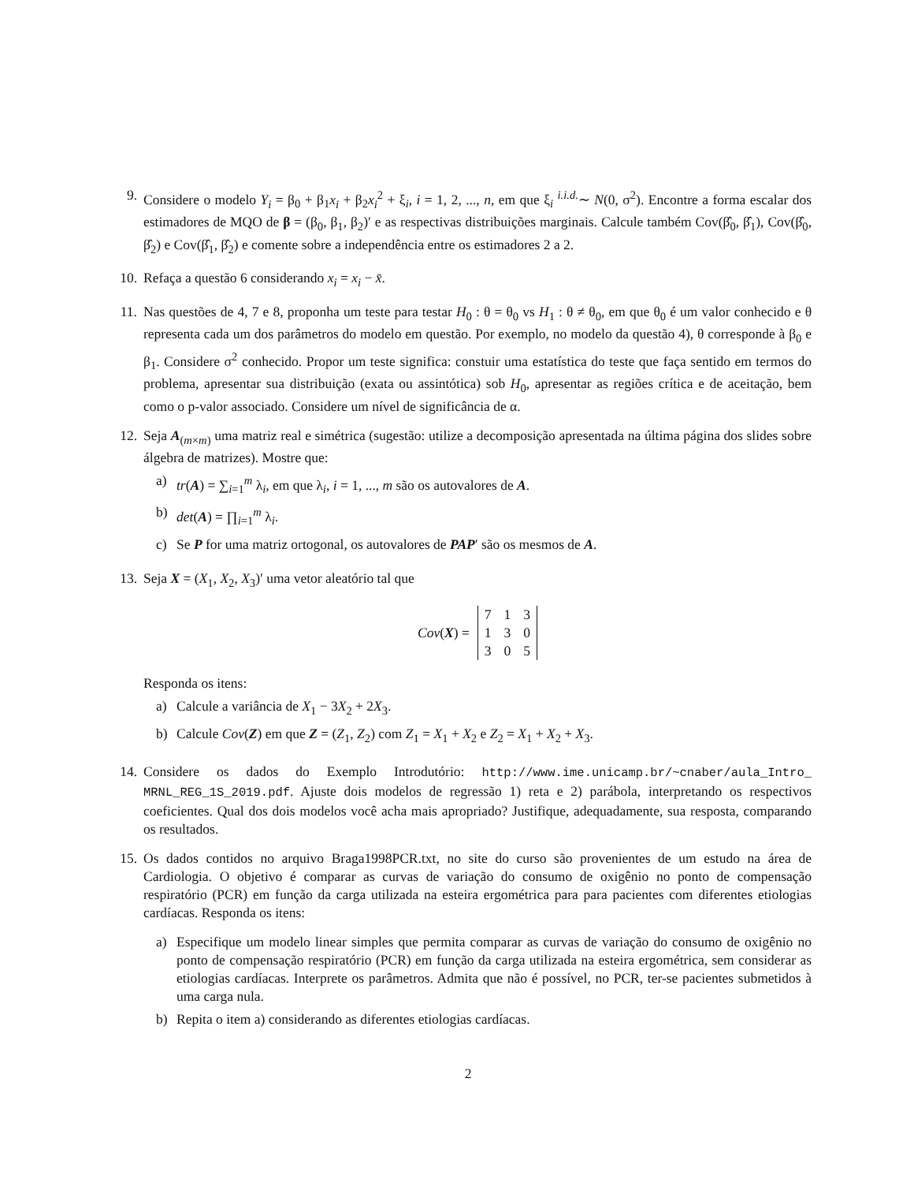9. Considere o modelo Y<sub>i</sub> = β<sub>0</sub> + β<sub>1</sub>x<sub>i</sub> + β<sub>2</sub>x<sub>i</sub><sup>2</sup> + ξ<sub>i</sub>, i = 1, 2, ..., n, em que ξ<sub>i</sub> <sup>i.i.d.</sup>∼ N(0, σ<sup>2</sup>). Encontre a forma escalar dos estimadores de MQO de β = (β<sub>0</sub>, β<sub>1</sub>, β<sub>2</sub>)′ e as respectivas distribuições marginais. Calcule também Cov(β̂<sub>0</sub>, β̂<sub>1</sub>), Cov(β̂<sub>0</sub>, β̂<sub>2</sub>) e Cov(β̂<sub>1</sub>, β̂<sub>2</sub>) e comente sobre a independência entre os estimadores 2 a 2.
10.
Refaça a questão 6 considerando x<sub>i</sub> = x<sub>i</sub> − x̄.
11.
Nas questões de 4, 7 e 8, proponha um teste para testar H<sub>0</sub> : θ = θ<sub>0</sub> vs H<sub>1</sub> : θ ≠ θ<sub>0</sub>, em que θ<sub>0</sub> é um valor conhecido e θ representa cada um dos parâmetros do modelo em questão. Por exemplo, no modelo da questão 4), θ corresponde à β<sub>0</sub> e β<sub>1</sub>. Considere σ<sup>2</sup> conhecido. Propor um teste significa: constuir uma estatística do teste que faça sentido em termos do problema, apresentar sua distribuição (exata ou assintótica) sob H<sub>0</sub>, apresentar as regiões crítica e de aceitação, bem como o p-valor associado. Considere um nível de significância de α.
12.
Seja A<sub>(m×m)</sub> uma matriz real e simétrica (sugestão: utilize a decomposição apresentada na última página dos slides sobre álgebra de matrizes). Mostre que:
a) tr(A) = ∑<sub>i=1</sub><sup>m</sup> λ<sub>i</sub>, em que λ<sub>i</sub>, i = 1, ..., m são os autovalores de A.
b) det(A) = ∏<sub>i=1</sub><sup>m</sup> λ<sub>i</sub>.
c) Se P for uma matriz ortogonal, os autovalores de PAP′ são os mesmos de A.
13.
Seja X = (X<sub>1</sub>, X<sub>2</sub>, X<sub>3</sub>)′ uma vetor aleatório tal que
Cov(X) =
| 7 | 1 | 3 |
| 1 | 3 | 0 |
| 3 | 0 | 5 |
Responda os itens:
a) Calcule a variância de X<sub>1</sub> − 3X<sub>2</sub> + 2X<sub>3</sub>.
b) Calcule Cov(Z) em que Z = (Z<sub>1</sub>, Z<sub>2</sub>) com Z<sub>1</sub> = X<sub>1</sub> + X<sub>2</sub> e Z<sub>2</sub> = X<sub>1</sub> + X<sub>2</sub> + X<sub>3</sub>.
14.
Considere os dados do Exemplo Introdutório: http://www.ime.unicamp.br/~cnaber/aula_Intro_ MRNL_REG_1S_2019.pdf. Ajuste dois modelos de regressão 1) reta e 2) parábola, interpretando os respectivos coeficientes. Qual dos dois modelos você acha mais apropriado? Justifique, adequadamente, sua resposta, comparando os resultados.
15.
Os dados contidos no arquivo Braga1998PCR.txt, no site do curso são provenientes de um estudo na área de Cardiologia. O objetivo é comparar as curvas de variação do consumo de oxigênio no ponto de compensação respiratório (PCR) em função da carga utilizada na esteira ergométrica para para pacientes com diferentes etiologias cardíacas. Responda os itens:
a) Especifique um modelo linear simples que permita comparar as curvas de variação do consumo de oxigênio no ponto de compensação respiratório (PCR) em função da carga utilizada na esteira ergométrica, sem considerar as etiologias cardíacas. Interprete os parâmetros. Admita que não é possível, no PCR, ter-se pacientes submetidos à uma carga nula.
b) Repita o item a) considerando as diferentes etiologias cardíacas.
2